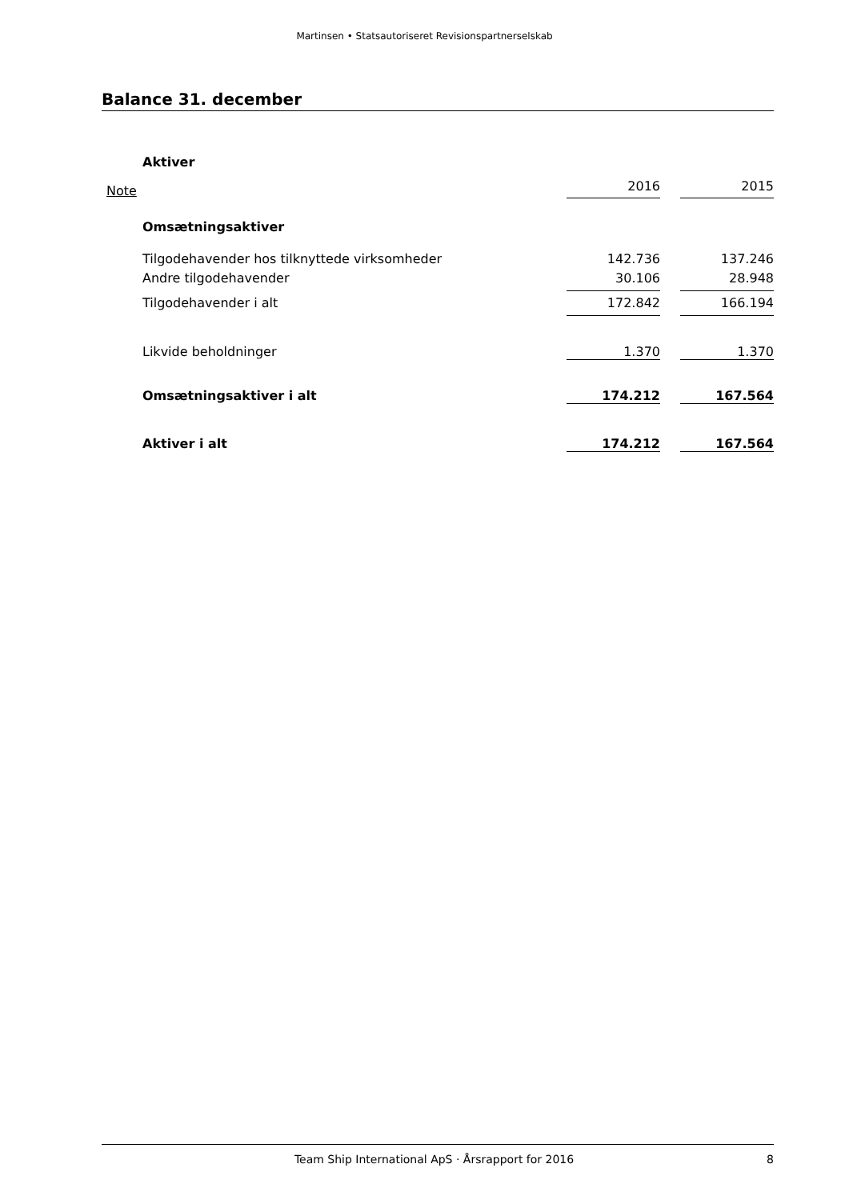Martinsen • Statsautoriseret Revisionspartnerselskab
Balance 31. december
| | Aktiver | | | |
| Note | | 2016 | | 2015 |
| | Omsætningsaktiver | | | |
| | Tilgodehavender hos tilknyttede virksomheder | 142.736 | | 137.246 |
| | Andre tilgodehavender | 30.106 | | 28.948 |
| | Tilgodehavender i alt | 172.842 | | 166.194 |
| | Likvide beholdninger | 1.370 | | 1.370 |
| | Omsætningsaktiver i alt | 174.212 | | 167.564 |
| | Aktiver i alt | 174.212 | | 167.564 |
Team Ship International ApS · Årsrapport for 2016 8